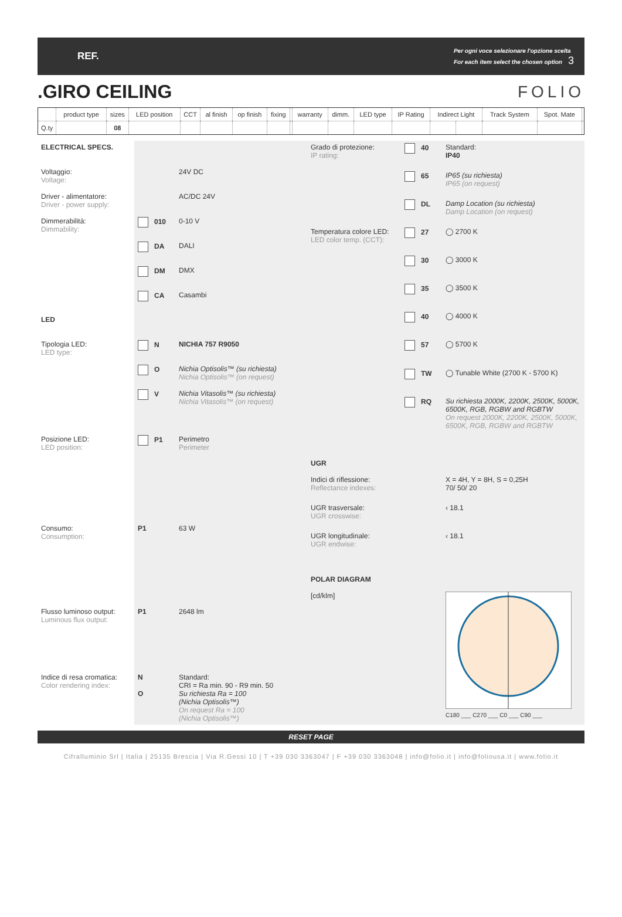REF.
Per ogni voce selezionare l'opzione scelta
For each item select the chosen option 3
.GIRO CEILING FOLIO
| | product type | sizes | LED position | CCT | al finish | op finish | fixing | | warranty | dimm. | LED type | IP Rating | Indirect Light | | Track System | Spot. Mate | |
| --- | --- | --- | --- | --- | --- | --- | --- | --- | --- | --- | --- | --- | --- | --- | --- | --- | --- |
| Q.ty | | 08 | | | | | | | | | | | | | | | |
ELECTRICAL SPECS.
Voltaggio:
Voltage:
24V DC
Driver - alimentatore:
Driver - power supply:
AC/DC 24V
Dimmerabilità:
Dimmability:
010
0-10 V
DA
DALI
DM
DMX
CA
Casambi
LED
Tipologia LED:
LED type:
N
NICHIA 757 R9050
O
Nichia Optisolis™ (su richiesta)
Nichia Optisolis™ (on request)
V
Nichia Vitasolis™ (su richiesta)
Nichia Vitasolis™ (on request)
Posizione LED:
LED position:
P1
Perimetro
Perimeter
Consumo:
Consumption:
P1
63 W
Flusso luminoso output:
Luminous flux output:
P1
2648 lm
Indice di resa cromatica:
Color rendering index:
N
O
Standard:
CRI = Ra min. 90 - R9 min. 50
Su richiesta Ra = 100
(Nichia Optisolis™)
On request Ra = 100
(Nichia Optisolis™)
Grado di protezione:
IP rating:
40
Standard:
IP40
65
IP65 (su richiesta)
IP65 (on request)
DL
Damp Location (su richiesta)
Damp Location (on request)
Temperatura colore LED:
LED color temp. (CCT):
27
◯ 2700 K
30
◯ 3000 K
35
◯ 3500 K
40
◯ 4000 K
57
◯ 5700 K
TW
◯ Tunable White (2700 K - 5700 K)
RQ
Su richiesta 2000K, 2200K, 2500K, 5000K, 6500K, RGB, RGBW and RGBTW
On request 2000K, 2200K, 2500K, 5000K, 6500K, RGB, RGBW and RGBTW
UGR
Indici di riflessione:
Reflectance indexes:
X = 4H, Y = 8H, S = 0,25H
70/ 50/ 20
UGR trasversale:
UGR crosswise:
‹ 18.1
UGR longitudinale:
UGR endwise:
‹ 18.1
POLAR DIAGRAM
[cd/klm]
C180 ___ C270 ___ C0 ___ C90 ___
RESET PAGE
Cifralluminio Srl | Italia | 25135 Brescia | Via R.Gessi 10 | T +39 030 3363047 | F +39 030 3363048 | info@folio.it | info@foliousa.it | www.folio.it